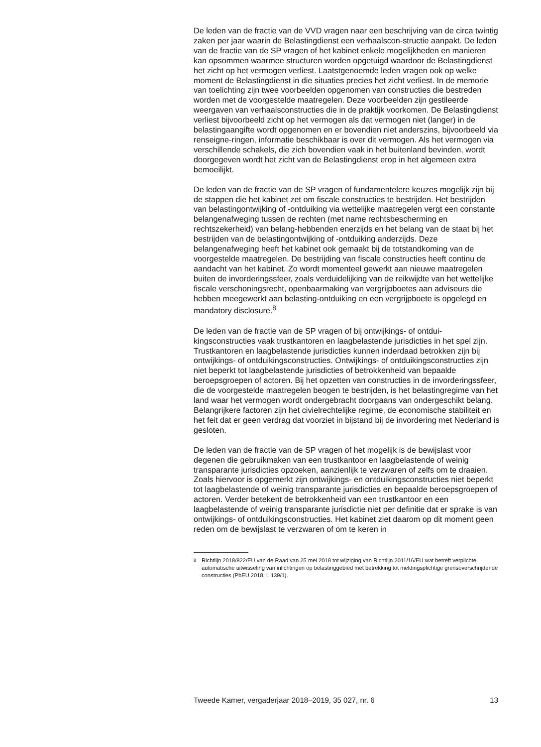De leden van de fractie van de VVD vragen naar een beschrijving van de circa twintig zaken per jaar waarin de Belastingdienst een verhaalscon-structie aanpakt. De leden van de fractie van de SP vragen of het kabinet enkele mogelijkheden en manieren kan opsommen waarmee structuren worden opgetuigd waardoor de Belastingdienst het zicht op het vermogen verliest. Laatstgenoemde leden vragen ook op welke moment de Belastingdienst in die situaties precies het zicht verliest. In de memorie van toelichting zijn twee voorbeelden opgenomen van constructies die bestreden worden met de voorgestelde maatregelen. Deze voorbeelden zijn gestileerde weergaven van verhaalsconstructies die in de praktijk voorkomen. De Belastingdienst verliest bijvoorbeeld zicht op het vermogen als dat vermogen niet (langer) in de belastingaangifte wordt opgenomen en er bovendien niet anderszins, bijvoorbeeld via renseigne-ringen, informatie beschikbaar is over dit vermogen. Als het vermogen via verschillende schakels, die zich bovendien vaak in het buitenland bevinden, wordt doorgegeven wordt het zicht van de Belastingdienst erop in het algemeen extra bemoeilijkt.
De leden van de fractie van de SP vragen of fundamentelere keuzes mogelijk zijn bij de stappen die het kabinet zet om fiscale constructies te bestrijden. Het bestrijden van belastingontwijking of -ontduiking via wettelijke maatregelen vergt een constante belangenafweging tussen de rechten (met name rechtsbescherming en rechtszekerheid) van belang-hebbenden enerzijds en het belang van de staat bij het bestrijden van de belastingontwijking of -ontduiking anderzijds. Deze belangenafweging heeft het kabinet ook gemaakt bij de totstandkoming van de voorgestelde maatregelen. De bestrijding van fiscale constructies heeft continu de aandacht van het kabinet. Zo wordt momenteel gewerkt aan nieuwe maatregelen buiten de invorderingssfeer, zoals verduidelijking van de reikwijdte van het wettelijke fiscale verschoningsrecht, openbaarmaking van vergrijpboetes aan adviseurs die hebben meegewerkt aan belasting-ontduiking en een vergrijpboete is opgelegd en mandatory disclosure.<sup>8</sup>
De leden van de fractie van de SP vragen of bij ontwijkings- of ontdui-kingsconstructies vaak trustkantoren en laagbelastende jurisdicties in het spel zijn. Trustkantoren en laagbelastende jurisdicties kunnen inderdaad betrokken zijn bij ontwijkings- of ontduikingsconstructies. Ontwijkings- of ontduikingsconstructies zijn niet beperkt tot laagbelastende jurisdicties of betrokkenheid van bepaalde beroepsgroepen of actoren. Bij het opzetten van constructies in de invorderingssfeer, die de voorgestelde maatregelen beogen te bestrijden, is het belastingregime van het land waar het vermogen wordt ondergebracht doorgaans van ondergeschikt belang. Belangrijkere factoren zijn het civielrechtelijke regime, de economische stabiliteit en het feit dat er geen verdrag dat voorziet in bijstand bij de invordering met Nederland is gesloten.
De leden van de fractie van de SP vragen of het mogelijk is de bewijslast voor degenen die gebruikmaken van een trustkantoor en laagbelastende of weinig transparante jurisdicties opzoeken, aanzienlijk te verzwaren of zelfs om te draaien. Zoals hiervoor is opgemerkt zijn ontwijkings- en ontduikingsconstructies niet beperkt tot laagbelastende of weinig transparante jurisdicties en bepaalde beroepsgroepen of actoren. Verder betekent de betrokkenheid van een trustkantoor en een laagbelastende of weinig transparante jurisdictie niet per definitie dat er sprake is van ontwijkings- of ontduikingsconstructies. Het kabinet ziet daarom op dit moment geen reden om de bewijslast te verzwaren of om te keren in
<sup>8</sup> Richtlijn 2018/822/EU van de Raad van 25 mei 2018 tot wijziging van Richtlijn 2011/16/EU wat betreft verplichte automatische uitwisseling van inlichtingen op belastinggebied met betrekking tot meldingsplichtige grensoverschrijdende constructies (PbEU 2018, L 139/1).
Tweede Kamer, vergaderjaar 2018–2019, 35 027, nr. 6 13